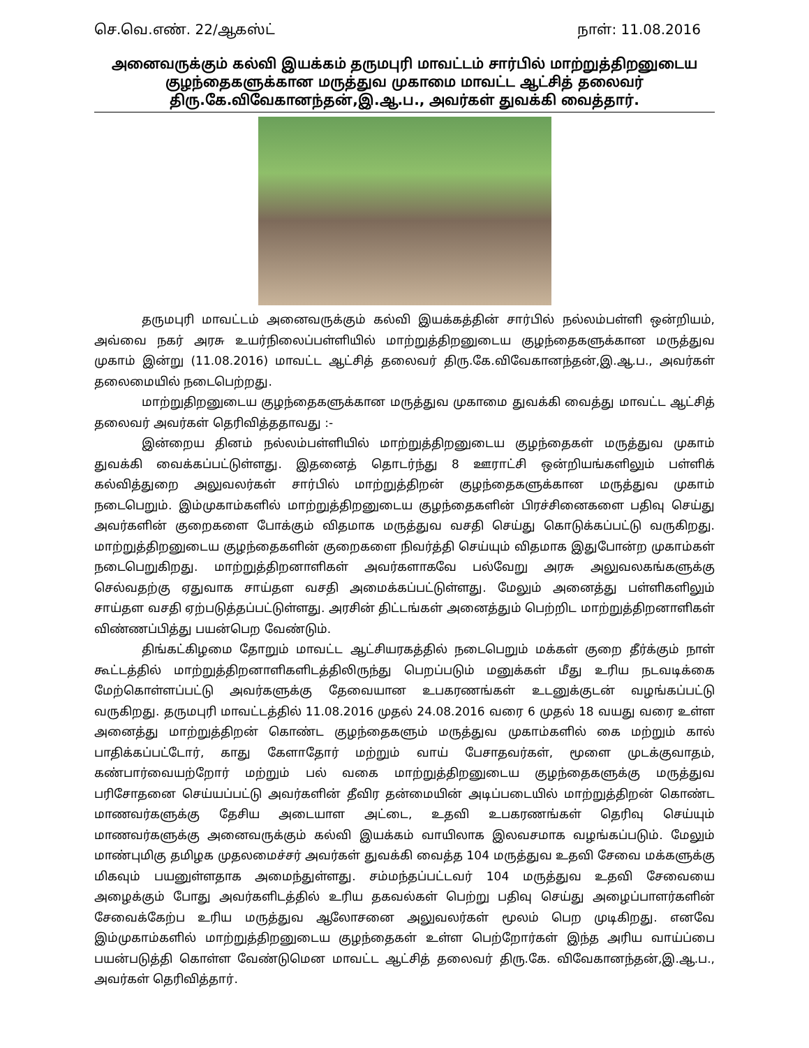செ.வெ.எண். 22/ஆகஸ்ட் நாள்: 11.08.2016
அனைவருக்கும் கல்வி இயக்கம் தருமபுரி மாவட்டம் சார்பில் மாற்றுத்திறனுடைய குழந்தைகளுக்கான மருத்துவ முகாமை மாவட்ட ஆட்சித் தலைவர் திரு.கே.விவேகானந்தன்,இ.ஆ.ப., அவர்கள் துவக்கி வைத்தார்.
தருமபுரி மாவட்டம் அனைவருக்கும் கல்வி இயக்கத்தின் சார்பில் நல்லம்பள்ளி ஒன்றியம், அவ்வை நகர் அரசு உயர்நிலைப்பள்ளியில் மாற்றுத்திறனுடைய குழந்தைகளுக்கான மருத்துவ முகாம் இன்று (11.08.2016) மாவட்ட ஆட்சித் தலைவர் திரு.கே.விவேகானந்தன்,இ.ஆ.ப., அவர்கள் தலைமையில் நடைபெற்றது.
மாற்றுதிறனுடைய குழந்தைகளுக்கான மருத்துவ முகாமை துவக்கி வைத்து மாவட்ட ஆட்சித் தலைவர் அவர்கள் தெரிவித்ததாவது :-
இன்றைய தினம் நல்லம்பள்ளியில் மாற்றுத்திறனுடைய குழந்தைகள் மருத்துவ முகாம் துவக்கி வைக்கப்பட்டுள்ளது. இதனைத் தொடர்ந்து 8 ஊராட்சி ஒன்றியங்களிலும் பள்ளிக் கல்வித்துறை அலுவலர்கள் சார்பில் மாற்றுத்திறன் குழந்தைகளுக்கான மருத்துவ முகாம் நடைபெறும். இம்முகாம்களில் மாற்றுத்திறனுடைய குழந்தைகளின் பிரச்சினைகளை பதிவு செய்து அவர்களின் குறைகளை போக்கும் விதமாக மருத்துவ வசதி செய்து கொடுக்கப்பட்டு வருகிறது. மாற்றுத்திறனுடைய குழந்தைகளின் குறைகளை நிவர்த்தி செய்யும் விதமாக இதுபோன்ற முகாம்கள் நடைபெறுகிறது. மாற்றுத்திறனாளிகள் அவர்களாகவே பல்வேறு அரசு அலுவலகங்களுக்கு செல்வதற்கு ஏதுவாக சாய்தள வசதி அமைக்கப்பட்டுள்ளது. மேலும் அனைத்து பள்ளிகளிலும் சாய்தள வசதி ஏற்படுத்தப்பட்டுள்ளது. அரசின் திட்டங்கள் அனைத்தும் பெற்றிட மாற்றுத்திறனாளிகள் விண்ணப்பித்து பயன்பெற வேண்டும்.
திங்கட்கிழமை தோறும் மாவட்ட ஆட்சியரகத்தில் நடைபெறும் மக்கள் குறை தீர்க்கும் நாள் கூட்டத்தில் மாற்றுத்திறனாளிகளிடத்திலிருந்து பெறப்படும் மனுக்கள் மீது உரிய நடவடிக்கை மேற்கொள்ளப்பட்டு அவர்களுக்கு தேவையான உபகரணங்கள் உடனுக்குடன் வழங்கப்பட்டு வருகிறது. தருமபுரி மாவட்டத்தில் 11.08.2016 முதல் 24.08.2016 வரை 6 முதல் 18 வயது வரை உள்ள அனைத்து மாற்றுத்திறன் கொண்ட குழந்தைகளும் மருத்துவ முகாம்களில் கை மற்றும் கால் பாதிக்கப்பட்டோர், காது கேளாதோர் மற்றும் வாய் பேசாதவர்கள், மூளை முடக்குவாதம், கண்பார்வையற்றோர் மற்றும் பல் வகை மாற்றுத்திறனுடைய குழந்தைகளுக்கு மருத்துவ பரிசோதனை செய்யப்பட்டு அவர்களின் தீவிர தன்மையின் அடிப்படையில் மாற்றுத்திறன் கொண்ட மாணவர்களுக்கு தேசிய அடையாள அட்டை, உதவி உபகரணங்கள் தெரிவு செய்யும் மாணவர்களுக்கு அனைவருக்கும் கல்வி இயக்கம் வாயிலாக இலவசமாக வழங்கப்படும். மேலும் மாண்புமிகு தமிழக முதலமைச்சர் அவர்கள் துவக்கி வைத்த 104 மருத்துவ உதவி சேவை மக்களுக்கு மிகவும் பயனுள்ளதாக அமைந்துள்ளது. சம்மந்தப்பட்டவர் 104 மருத்துவ உதவி சேவையை அழைக்கும் போது அவர்களிடத்தில் உரிய தகவல்கள் பெற்று பதிவு செய்து அழைப்பாளர்களின் சேவைக்கேற்ப உரிய மருத்துவ ஆலோசனை அலுவலர்கள் மூலம் பெற முடிகிறது. எனவே இம்முகாம்களில் மாற்றுத்திறனுடைய குழந்தைகள் உள்ள பெற்றோர்கள் இந்த அரிய வாய்ப்பை பயன்படுத்தி கொள்ள வேண்டுமென மாவட்ட ஆட்சித் தலைவர் திரு.கே. விவேகானந்தன்,இ.ஆ.ப., அவர்கள் தெரிவித்தார்.